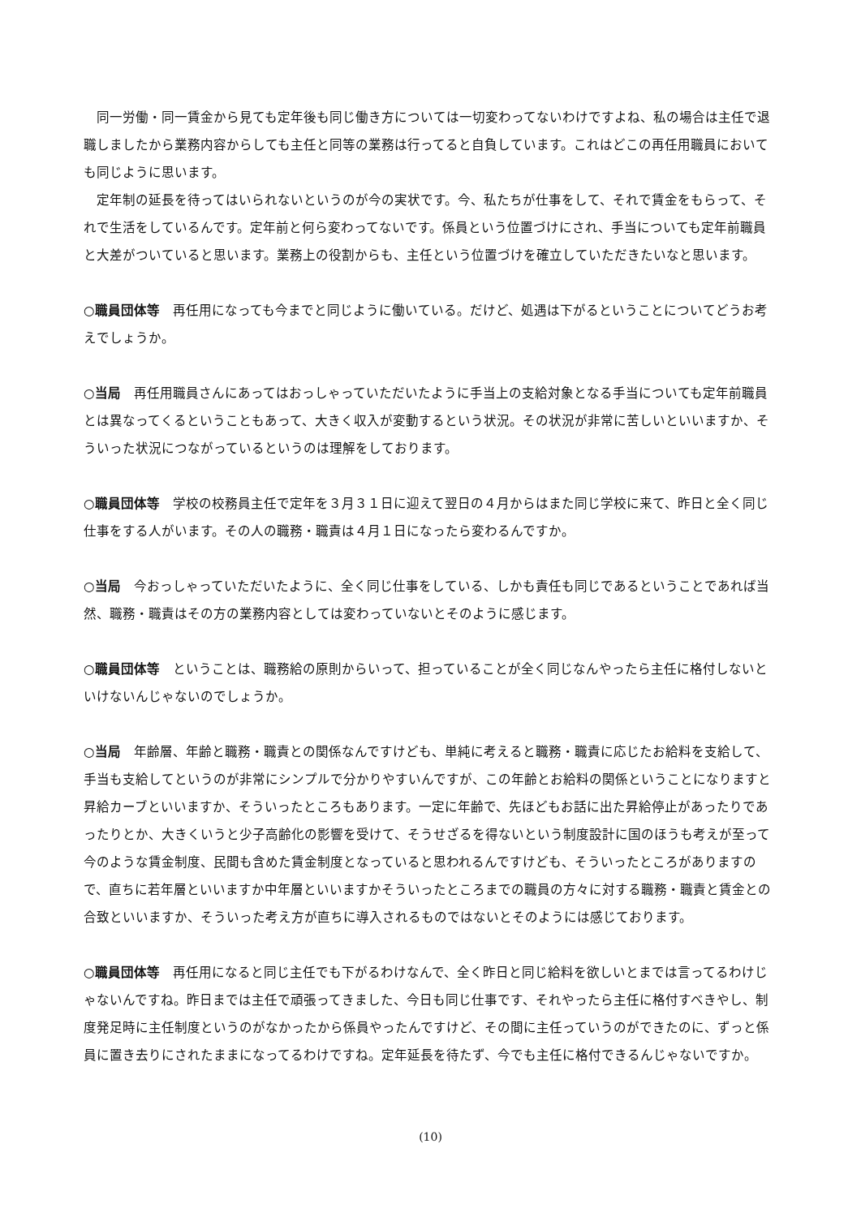同一労働・同一賃金から見ても定年後も同じ働き方については一切変わってないわけですよね、私の場合は主任で退職しましたから業務内容からしても主任と同等の業務は行ってると自負しています。これはどこの再任用職員においても同じように思います。
定年制の延長を待ってはいられないというのが今の実状です。今、私たちが仕事をして、それで賃金をもらって、それで生活をしているんです。定年前と何ら変わってないです。係員という位置づけにされ、手当についても定年前職員と大差がついていると思います。業務上の役割からも、主任という位置づけを確立していただきたいなと思います。
○職員団体等　再任用になっても今までと同じように働いている。だけど、処遇は下がるということについてどうお考えでしょうか。
○当局　再任用職員さんにあってはおっしゃっていただいたように手当上の支給対象となる手当についても定年前職員とは異なってくるということもあって、大きく収入が変動するという状況。その状況が非常に苦しいといいますか、そういった状況につながっているというのは理解をしております。
○職員団体等　学校の校務員主任で定年を３月３１日に迎えて翌日の４月からはまた同じ学校に来て、昨日と全く同じ仕事をする人がいます。その人の職務・職責は４月１日になったら変わるんですか。
○当局　今おっしゃっていただいたように、全く同じ仕事をしている、しかも責任も同じであるということであれば当然、職務・職責はその方の業務内容としては変わっていないとそのように感じます。
○職員団体等　ということは、職務給の原則からいって、担っていることが全く同じなんやったら主任に格付しないといけないんじゃないのでしょうか。
○当局　年齢層、年齢と職務・職責との関係なんですけども、単純に考えると職務・職責に応じたお給料を支給して、手当も支給してというのが非常にシンプルで分かりやすいんですが、この年齢とお給料の関係ということになりますと昇給カーブといいますか、そういったところもあります。一定に年齢で、先ほどもお話に出た昇給停止があったりであったりとか、大きくいうと少子高齢化の影響を受けて、そうせざるを得ないという制度設計に国のほうも考えが至って今のような賃金制度、民間も含めた賃金制度となっていると思われるんですけども、そういったところがありますので、直ちに若年層といいますか中年層といいますかそういったところまでの職員の方々に対する職務・職責と賃金との合致といいますか、そういった考え方が直ちに導入されるものではないとそのようには感じております。
○職員団体等　再任用になると同じ主任でも下がるわけなんで、全く昨日と同じ給料を欲しいとまでは言ってるわけじゃないんですね。昨日までは主任で頑張ってきました、今日も同じ仕事です、それやったら主任に格付すべきやし、制度発足時に主任制度というのがなかったから係員やったんですけど、その間に主任っていうのができたのに、ずっと係員に置き去りにされたままになってるわけですね。定年延長を待たず、今でも主任に格付できるんじゃないですか。
(10)